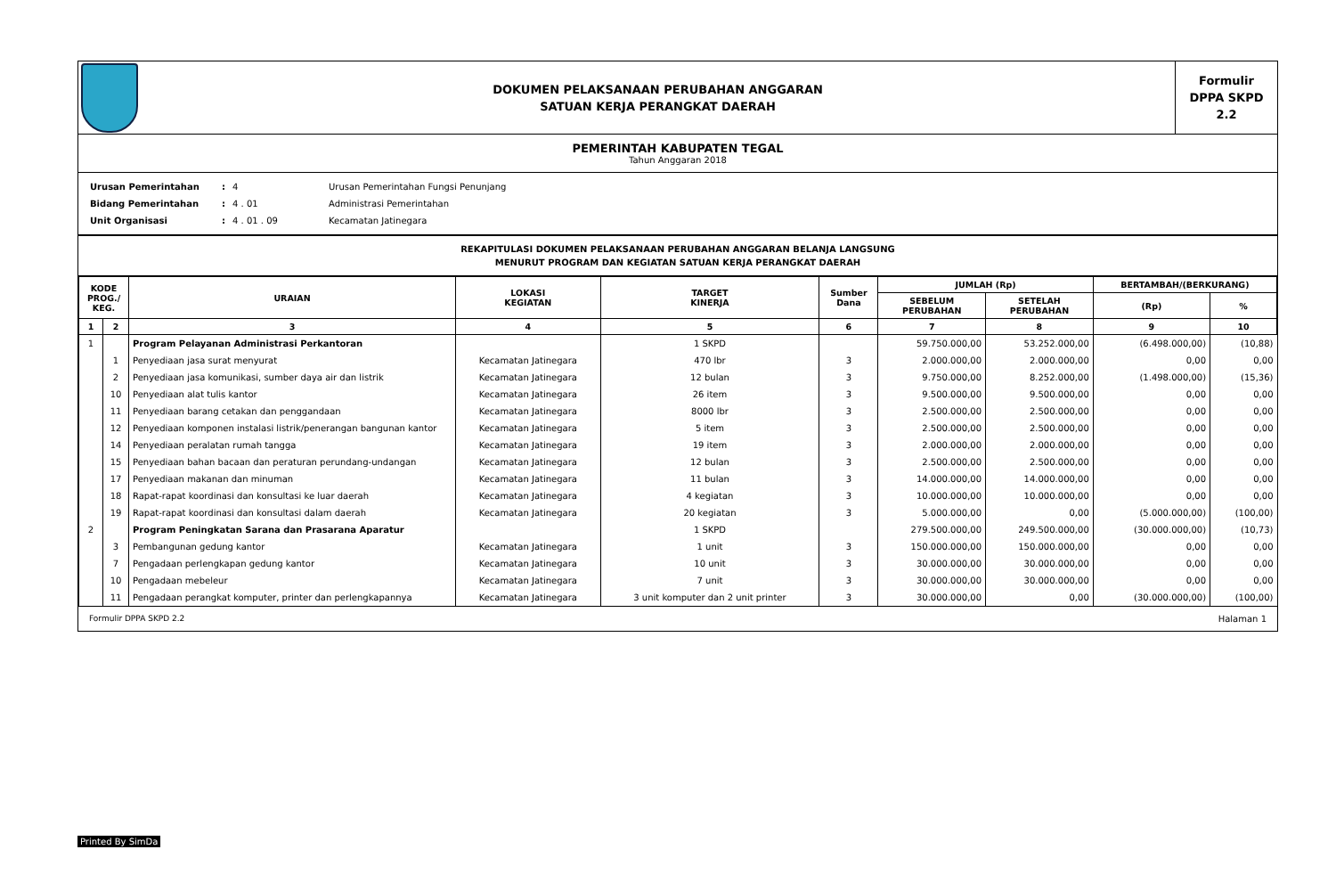DOKUMEN PELAKSANAAN PERUBAHAN ANGGARAN
SATUAN KERJA PERANGKAT DAERAH
Formulir
DPPA SKPD
2.2
PEMERINTAH KABUPATEN TEGAL
Tahun Anggaran 2018
| Urusan Pemerintahan | : | 4 | Urusan Pemerintahan Fungsi Penunjang |
| Bidang Pemerintahan | : | 4 . 01 | Administrasi Pemerintahan |
| Unit Organisasi | : | 4 . 01 . 09 | Kecamatan Jatinegara |
REKAPITULASI DOKUMEN PELAKSANAAN PERUBAHAN ANGGARAN BELANJA LANGSUNG
MENURUT PROGRAM DAN KEGIATAN SATUAN KERJA PERANGKAT DAERAH
| KODE PROG./ KEG. | | URAIAN | LOKASI KEGIATAN | TARGET KINERJA | Sumber Dana | JUMLAH (Rp) | | BERTAMBAH/(BERKURANG) | |
| --- | --- | --- | --- | --- | --- | --- | --- | --- | --- |
| | | | | | | SEBELUM PERUBAHAN | SETELAH PERUBAHAN | (Rp) | % |
| 1 | 2 | 3 | 4 | 5 | 6 | 7 | 8 | 9 | 10 |
| 1 | | Program Pelayanan Administrasi Perkantoran | | 1 SKPD | | 59.750.000,00 | 53.252.000,00 | (6.498.000,00) | (10,88) |
| | 1 | Penyediaan jasa surat menyurat | Kecamatan Jatinegara | 470 lbr | 3 | 2.000.000,00 | 2.000.000,00 | 0,00 | 0,00 |
| | 2 | Penyediaan jasa komunikasi, sumber daya air dan listrik | Kecamatan Jatinegara | 12 bulan | 3 | 9.750.000,00 | 8.252.000,00 | (1.498.000,00) | (15,36) |
| | 10 | Penyediaan alat tulis kantor | Kecamatan Jatinegara | 26 item | 3 | 9.500.000,00 | 9.500.000,00 | 0,00 | 0,00 |
| | 11 | Penyediaan barang cetakan dan penggandaan | Kecamatan Jatinegara | 8000 lbr | 3 | 2.500.000,00 | 2.500.000,00 | 0,00 | 0,00 |
| | 12 | Penyediaan komponen instalasi listrik/penerangan bangunan kantor | Kecamatan Jatinegara | 5 item | 3 | 2.500.000,00 | 2.500.000,00 | 0,00 | 0,00 |
| | 14 | Penyediaan peralatan rumah tangga | Kecamatan Jatinegara | 19 item | 3 | 2.000.000,00 | 2.000.000,00 | 0,00 | 0,00 |
| | 15 | Penyediaan bahan bacaan dan peraturan perundang-undangan | Kecamatan Jatinegara | 12 bulan | 3 | 2.500.000,00 | 2.500.000,00 | 0,00 | 0,00 |
| | 17 | Penyediaan makanan dan minuman | Kecamatan Jatinegara | 11 bulan | 3 | 14.000.000,00 | 14.000.000,00 | 0,00 | 0,00 |
| | 18 | Rapat-rapat koordinasi dan konsultasi ke luar daerah | Kecamatan Jatinegara | 4 kegiatan | 3 | 10.000.000,00 | 10.000.000,00 | 0,00 | 0,00 |
| | 19 | Rapat-rapat koordinasi dan konsultasi dalam daerah | Kecamatan Jatinegara | 20 kegiatan | 3 | 5.000.000,00 | 0,00 | (5.000.000,00) | (100,00) |
| 2 | | Program Peningkatan Sarana dan Prasarana Aparatur | | 1 SKPD | | 279.500.000,00 | 249.500.000,00 | (30.000.000,00) | (10,73) |
| | 3 | Pembangunan gedung kantor | Kecamatan Jatinegara | 1 unit | 3 | 150.000.000,00 | 150.000.000,00 | 0,00 | 0,00 |
| | 7 | Pengadaan perlengkapan gedung kantor | Kecamatan Jatinegara | 10 unit | 3 | 30.000.000,00 | 30.000.000,00 | 0,00 | 0,00 |
| | 10 | Pengadaan mebeleur | Kecamatan Jatinegara | 7 unit | 3 | 30.000.000,00 | 30.000.000,00 | 0,00 | 0,00 |
| | 11 | Pengadaan perangkat komputer, printer dan perlengkapannya | Kecamatan Jatinegara | 3 unit komputer dan 2 unit printer | 3 | 30.000.000,00 | 0,00 | (30.000.000,00) | (100,00) |
Formulir DPPA SKPD 2.2 Halaman 1
Printed By SimDa